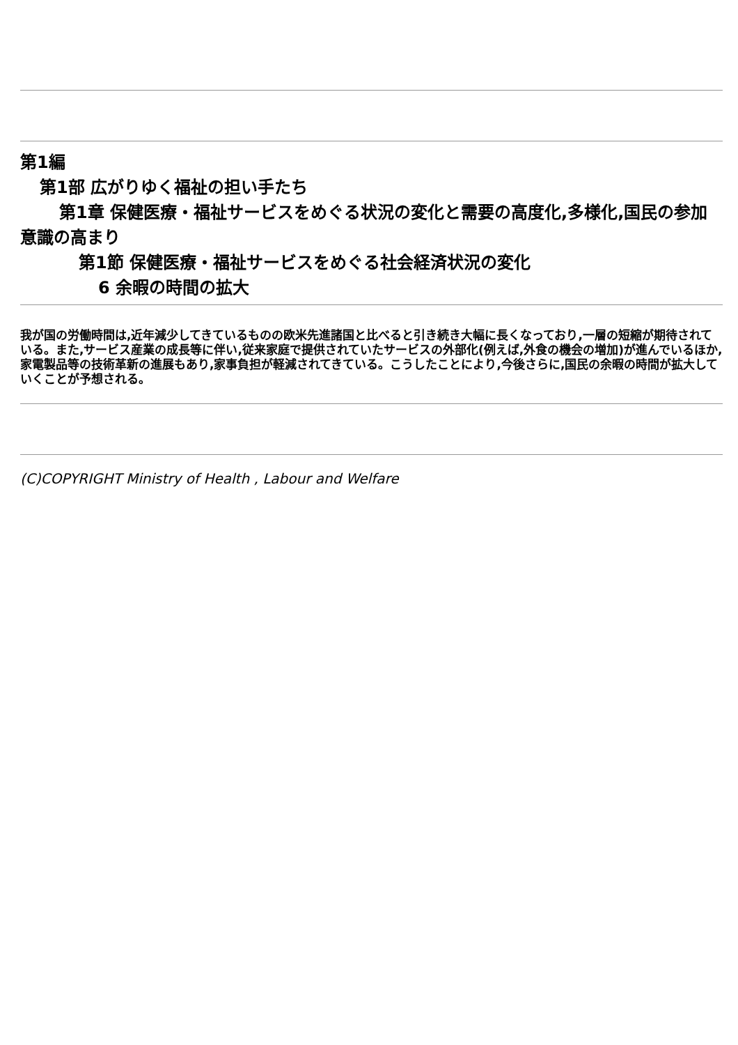第1編
第1部 広がりゆく福祉の担い手たち
第1章 保健医療・福祉サービスをめぐる状況の変化と需要の高度化,多様化, 国民の参加意識の高まり
第1節 保健医療・福祉サービスをめぐる社会経済状況の変化
6 余暇の時間の拡大
我が国の労働時間は,近年減少してきているものの欧米先進諸国と比べると引き続き大幅に長くなっており,一層の短縮が期待されている。また,サービス産業の成長等に伴い,従来家庭で提供されていたサービスの外部化(例えば,外食の機会の増加)が進んでいるほか,家電製品等の技術革新の進展もあり,家事負担が軽減されてきている。こうしたことにより,今後さらに,国民の余暇の時間が拡大していくことが予想される。
(C)COPYRIGHT Ministry of Health , Labour and Welfare